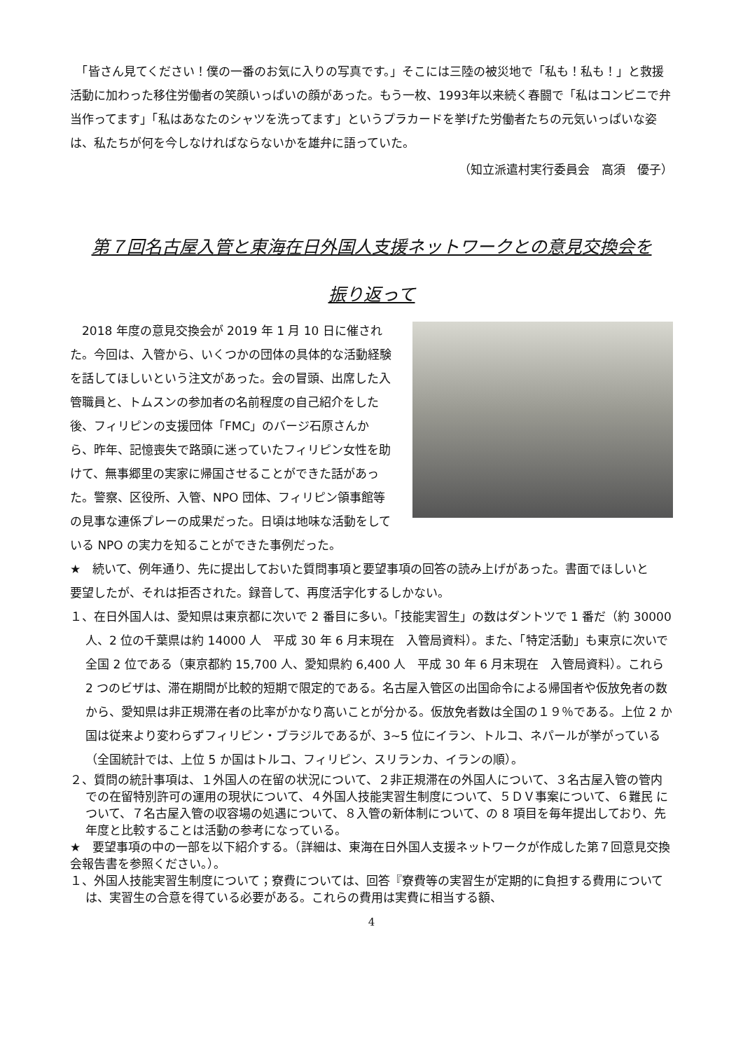「皆さん見てください！僕の一番のお気に入りの写真です。」そこには三陸の被災地で「私も！私も！」と救援活動に加わった移住労働者の笑顔いっぱいの顔があった。もう一枚、1993年以来続く春闘で「私はコンビニで弁当作ってます」「私はあなたのシャツを洗ってます」というプラカードを挙げた労働者たちの元気いっぱいな姿は、私たちが何を今しなければならないかを雄弁に語っていた。
（知立派遣村実行委員会　高須　優子）
第７回名古屋入管と東海在日外国人支援ネットワークとの意見交換会を
振り返って
　2018 年度の意見交換会が 2019 年 1 月 10 日に催された。今回は、入管から、いくつかの団体の具体的な活動経験を話してほしいという注文があった。会の冒頭、出席した入管職員と、トムスンの参加者の名前程度の自己紹介をした後、フィリピンの支援団体「FMC」のバージ石原さんから、昨年、記憶喪失で路頭に迷っていたフィリピン女性を助けて、無事郷里の実家に帰国させることができた話があった。警察、区役所、入管、NPO 団体、フィリピン領事館等の見事な連係プレーの成果だった。日頃は地味な活動をしている NPO の実力を知ることができた事例だった。
★　続いて、例年通り、先に提出しておいた質問事項と要望事項の回答の読み上げがあった。書面でほしいと
要望したが、それは拒否された。録音して、再度活字化するしかない。
１、在日外国人は、愛知県は東京都に次いで 2 番目に多い。「技能実習生」の数はダントツで 1 番だ（約 30000 人、2 位の千葉県は約 14000 人　平成 30 年 6 月末現在　入管局資料）。また、「特定活動」も東京に次いで全国 2 位である（東京都約 15,700 人、愛知県約 6,400 人　平成 30 年 6 月末現在　入管局資料）。これら 2 つのビザは、滞在期間が比較的短期で限定的である。名古屋入管区の出国命令による帰国者や仮放免者の数から、愛知県は非正規滞在者の比率がかなり高いことが分かる。仮放免者数は全国の１９％である。上位 2 か国は従来より変わらずフィリピン・ブラジルであるが、3~5 位にイラン、トルコ、ネパールが挙がっている（全国統計では、上位 5 か国はトルコ、フィリピン、スリランカ、イランの順）。
２、質問の統計事項は、１外国人の在留の状況について、２非正規滞在の外国人について、３名古屋入管の管内での在留特別許可の運用の現状について、４外国人技能実習生制度について、５ＤＶ事案について、６難民 について、７名古屋入管の収容場の処遇について、８入管の新体制について、の 8 項目を毎年提出しており、先年度と比較することは活動の参考になっている。
★　要望事項の中の一部を以下紹介する。（詳細は、東海在日外国人支援ネットワークが作成した第７回意見交換会報告書を参照ください。）。
１、外国人技能実習生制度について；寮費については、回答『寮費等の実習生が定期的に負担する費用については、実習生の合意を得ている必要がある。これらの費用は実費に相当する額、
4